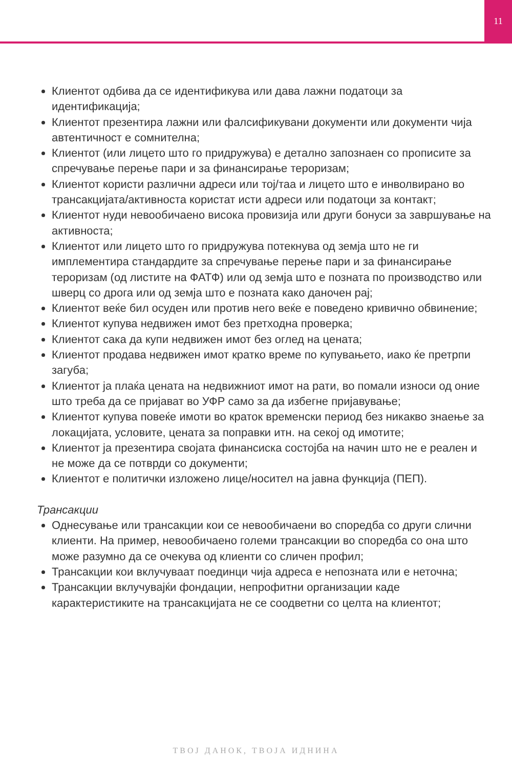11
Клиентот одбива да се идентификува или дава лажни податоци за идентификација;
Клиентот презентира лажни или фалсификувани документи или документи чија автентичност е сомнителна;
Клиентот (или лицето што го придружува) е детално запознаен со прописите за спречување перење пари и за финансирање тероризам;
Клиентот користи различни адреси или тој/таа и лицето што е инволвирано во трансакцијата/активноста користат исти адреси или податоци за контакт;
Клиентот нуди невообичаено висока провизија или други бонуси за завршување на активноста;
Клиентот или лицето што го придружува потекнува од земја што не ги имплементира стандардите за спречување перење пари и за финансирање тероризам (од листите на ФАТФ) или од земја што е позната по производство или шверц со дрога или од земја што е позната како даночен рај;
Клиентот веќе бил осуден или против него веќе е поведено кривично обвинение;
Клиентот купува недвижен имот без претходна проверка;
Клиентот сака да купи недвижен имот без оглед на цената;
Клиентот продава недвижен имот кратко време по купувањето, иако ќе претрпи загуба;
Клиентот ја плаќа цената на недвижниот имот на рати, во помали износи од оние што треба да се пријават во УФР само за да избегне пријавување;
Клиентот купува повеќе имоти во краток временски период без никакво знаење за локацијата, условите, цената за поправки итн. на секој од имотите;
Клиентот ја презентира својата финансиска состојба на начин што не е реален и не може да се потврди со документи;
Клиентот е политички изложено лице/носител на јавна функција (ПЕП).
Трансакции
Однесување или трансакции кои се невообичаени во споредба со други слични клиенти. На пример, невообичаено големи трансакции во споредба со она што може разумно да се очекува од клиенти со сличен профил;
Трансакции кои вклучуваат поединци чија адреса е непозната или е неточна;
Трансакции вклучувајќи фондации, непрофитни организации каде карактеристиките на трансакцијата не се соодветни со целта на клиентот;
ТВОЈ ДАНОК, ТВОЈА ИДНИНА